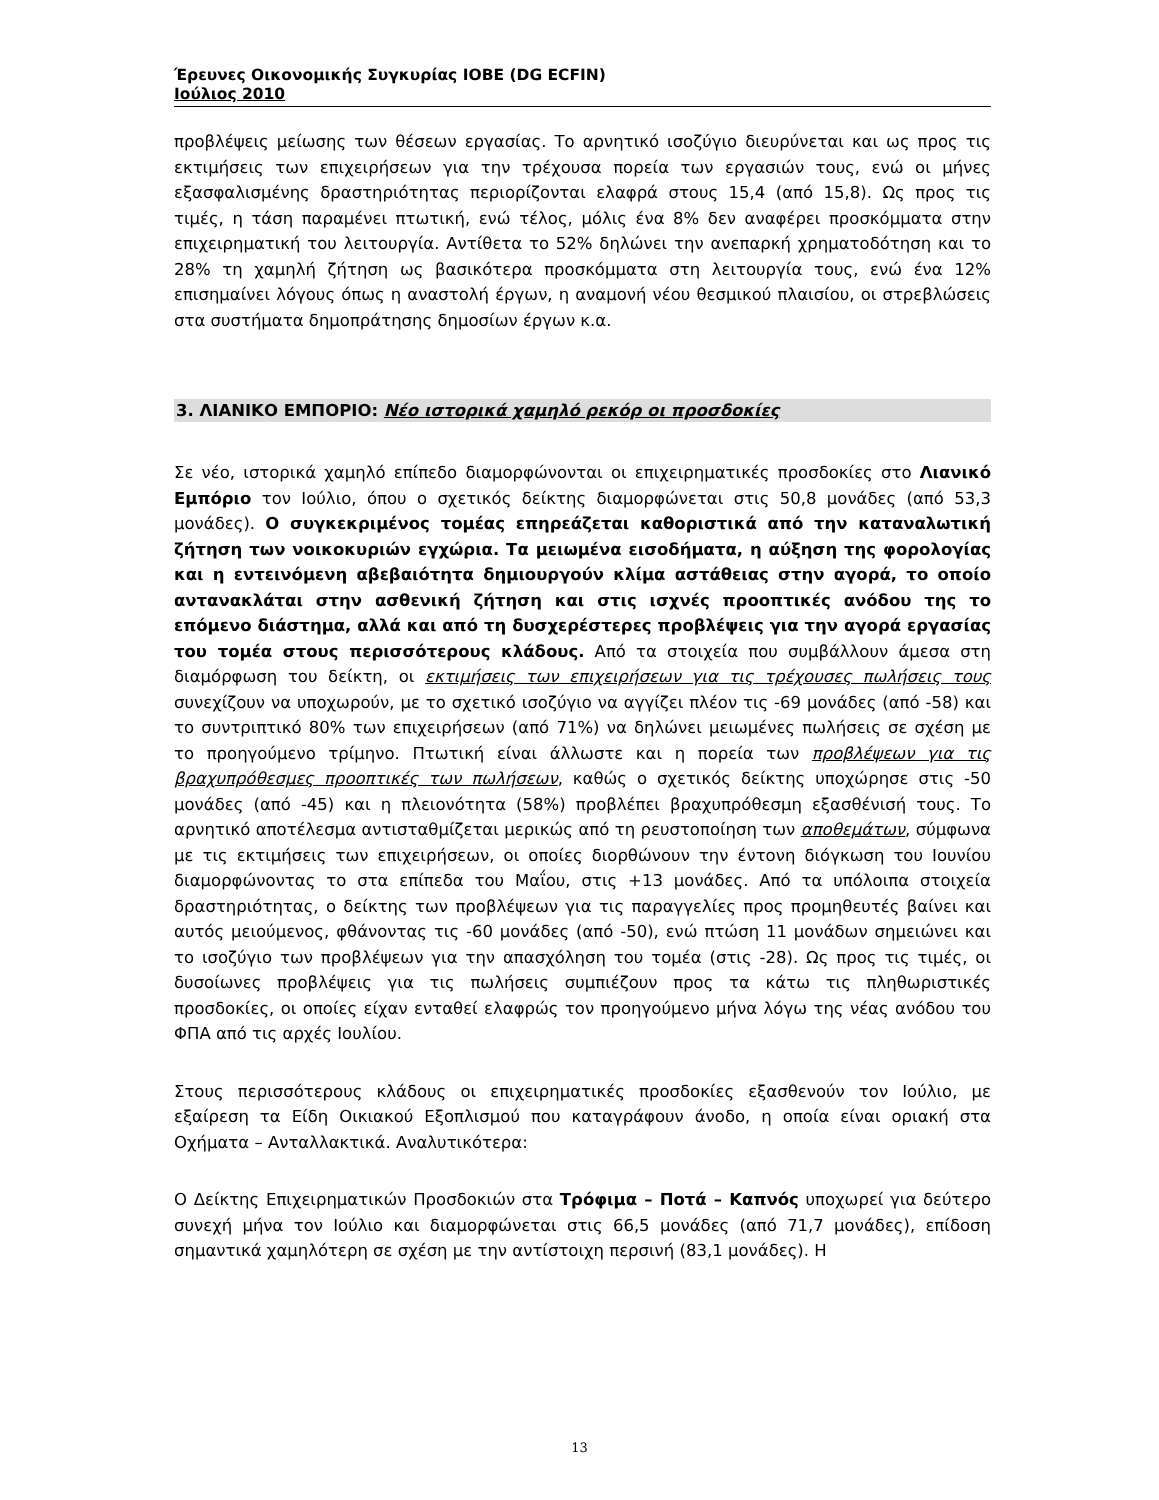Έρευνες Οικονομικής Συγκυρίας ΙΟΒΕ (DG ECFIN)
Ιούλιος 2010
προβλέψεις μείωσης των θέσεων εργασίας. Το αρνητικό ισοζύγιο διευρύνεται και ως προς τις εκτιμήσεις των επιχειρήσεων για την τρέχουσα πορεία των εργασιών τους, ενώ οι μήνες εξασφαλισμένης δραστηριότητας περιορίζονται ελαφρά στους 15,4 (από 15,8). Ως προς τις τιμές, η τάση παραμένει πτωτική, ενώ τέλος, μόλις ένα 8% δεν αναφέρει προσκόμματα στην επιχειρηματική του λειτουργία. Αντίθετα το 52% δηλώνει την ανεπαρκή χρηματοδότηση και το 28% τη χαμηλή ζήτηση ως βασικότερα προσκόμματα στη λειτουργία τους, ενώ ένα 12% επισημαίνει λόγους όπως η αναστολή έργων, η αναμονή νέου θεσμικού πλαισίου, οι στρεβλώσεις στα συστήματα δημοπράτησης δημοσίων έργων κ.α.
3. ΛΙΑΝΙΚΟ ΕΜΠΟΡΙΟ: Νέο ιστορικά χαμηλό ρεκόρ οι προσδοκίες
Σε νέο, ιστορικά χαμηλό επίπεδο διαμορφώνονται οι επιχειρηματικές προσδοκίες στο Λιανικό Εμπόριο τον Ιούλιο, όπου ο σχετικός δείκτης διαμορφώνεται στις 50,8 μονάδες (από 53,3 μονάδες). Ο συγκεκριμένος τομέας επηρεάζεται καθοριστικά από την καταναλωτική ζήτηση των νοικοκυριών εγχώρια. Τα μειωμένα εισοδήματα, η αύξηση της φορολογίας και η εντεινόμενη αβεβαιότητα δημιουργούν κλίμα αστάθειας στην αγορά, το οποίο αντανακλάται στην ασθενική ζήτηση και στις ισχνές προοπτικές ανόδου της το επόμενο διάστημα, αλλά και από τη δυσχερέστερες προβλέψεις για την αγορά εργασίας του τομέα στους περισσότερους κλάδους. Από τα στοιχεία που συμβάλλουν άμεσα στη διαμόρφωση του δείκτη, οι εκτιμήσεις των επιχειρήσεων για τις τρέχουσες πωλήσεις τους συνεχίζουν να υποχωρούν, με το σχετικό ισοζύγιο να αγγίζει πλέον τις -69 μονάδες (από -58) και το συντριπτικό 80% των επιχειρήσεων (από 71%) να δηλώνει μειωμένες πωλήσεις σε σχέση με το προηγούμενο τρίμηνο. Πτωτική είναι άλλωστε και η πορεία των προβλέψεων για τις βραχυπρόθεσμες προοπτικές των πωλήσεων, καθώς ο σχετικός δείκτης υποχώρησε στις -50 μονάδες (από -45) και η πλειονότητα (58%) προβλέπει βραχυπρόθεσμη εξασθένισή τους. Το αρνητικό αποτέλεσμα αντισταθμίζεται μερικώς από τη ρευστοποίηση των αποθεμάτων, σύμφωνα με τις εκτιμήσεις των επιχειρήσεων, οι οποίες διορθώνουν την έντονη διόγκωση του Ιουνίου διαμορφώνοντας το στα επίπεδα του Μαΐου, στις +13 μονάδες. Από τα υπόλοιπα στοιχεία δραστηριότητας, ο δείκτης των προβλέψεων για τις παραγγελίες προς προμηθευτές βαίνει και αυτός μειούμενος, φθάνοντας τις -60 μονάδες (από -50), ενώ πτώση 11 μονάδων σημειώνει και το ισοζύγιο των προβλέψεων για την απασχόληση του τομέα (στις -28). Ως προς τις τιμές, οι δυσοίωνες προβλέψεις για τις πωλήσεις συμπιέζουν προς τα κάτω τις πληθωριστικές προσδοκίες, οι οποίες είχαν ενταθεί ελαφρώς τον προηγούμενο μήνα λόγω της νέας ανόδου του ΦΠΑ από τις αρχές Ιουλίου.
Στους περισσότερους κλάδους οι επιχειρηματικές προσδοκίες εξασθενούν τον Ιούλιο, με εξαίρεση τα Είδη Οικιακού Εξοπλισμού που καταγράφουν άνοδο, η οποία είναι οριακή στα Οχήματα – Ανταλλακτικά. Αναλυτικότερα:
Ο Δείκτης Επιχειρηματικών Προσδοκιών στα Τρόφιμα – Ποτά – Καπνός υποχωρεί για δεύτερο συνεχή μήνα τον Ιούλιο και διαμορφώνεται στις 66,5 μονάδες (από 71,7 μονάδες), επίδοση σημαντικά χαμηλότερη σε σχέση με την αντίστοιχη περσινή (83,1 μονάδες). Η
13